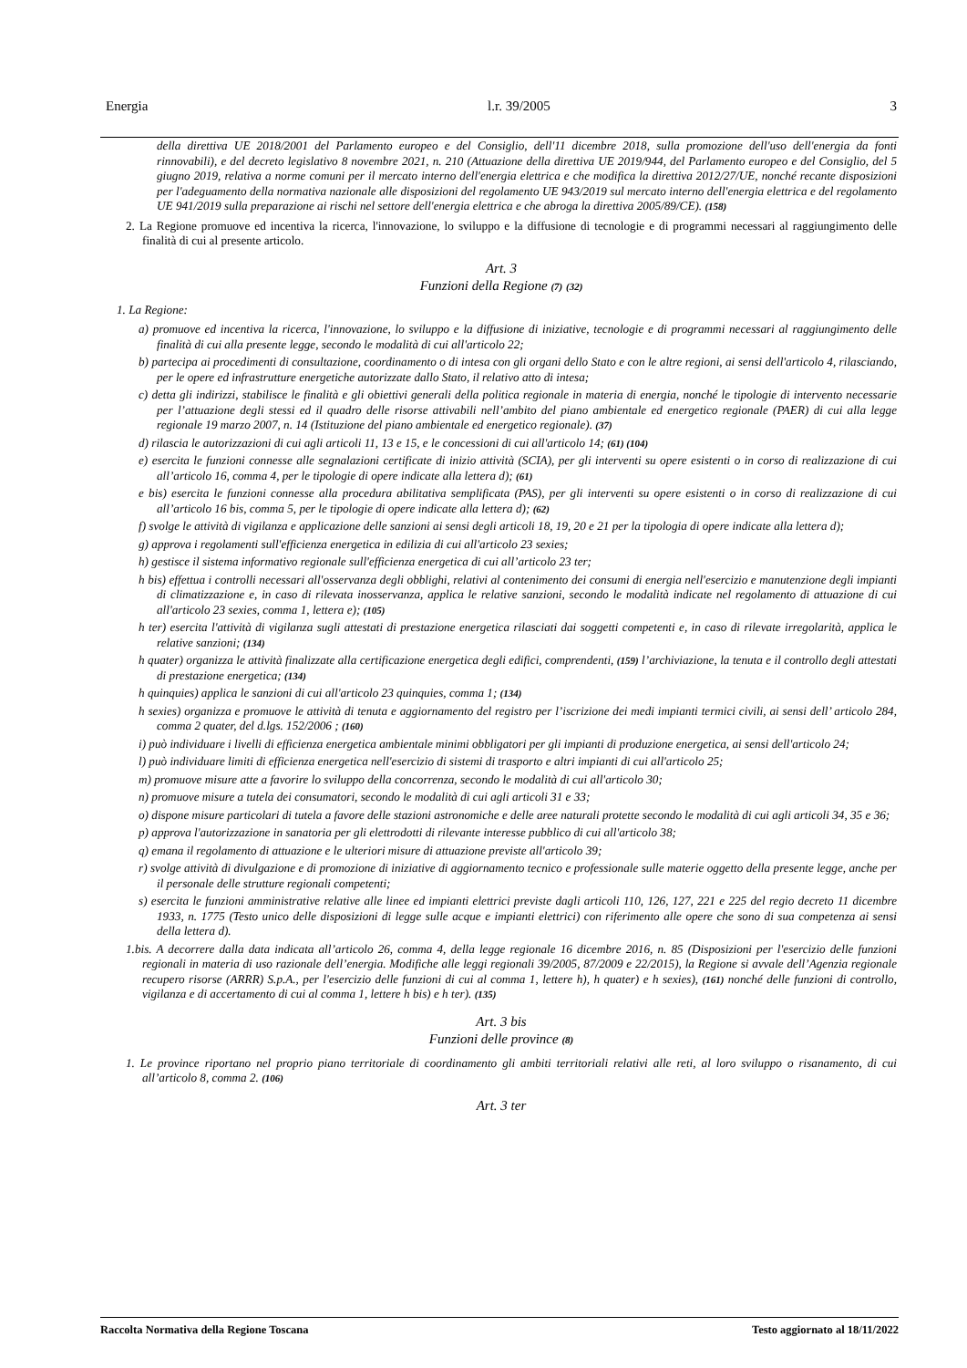Energia l.r. 39/2005 3
della direttiva UE 2018/2001 del Parlamento europeo e del Consiglio, dell'11 dicembre 2018, sulla promozione dell'uso dell'energia da fonti rinnovabili), e del decreto legislativo 8 novembre 2021, n. 210 (Attuazione della direttiva UE 2019/944, del Parlamento europeo e del Consiglio, del 5 giugno 2019, relativa a norme comuni per il mercato interno dell'energia elettrica e che modifica la direttiva 2012/27/UE, nonché recante disposizioni per l'adeguamento della normativa nazionale alle disposizioni del regolamento UE 943/2019 sul mercato interno dell'energia elettrica e del regolamento UE 941/2019 sulla preparazione ai rischi nel settore dell'energia elettrica e che abroga la direttiva 2005/89/CE). (158)
2. La Regione promuove ed incentiva la ricerca, l'innovazione, lo sviluppo e la diffusione di tecnologie e di programmi necessari al raggiungimento delle finalità di cui al presente articolo.
Art. 3
Funzioni della Regione (7) (32)
1. La Regione:
a) promuove ed incentiva la ricerca, l'innovazione, lo sviluppo e la diffusione di iniziative, tecnologie e di programmi necessari al raggiungimento delle finalità di cui alla presente legge, secondo le modalità di cui all'articolo 22;
b) partecipa ai procedimenti di consultazione, coordinamento o di intesa con gli organi dello Stato e con le altre regioni, ai sensi dell'articolo 4, rilasciando, per le opere ed infrastrutture energetiche autorizzate dallo Stato, il relativo atto di intesa;
c) detta gli indirizzi, stabilisce le finalità e gli obiettivi generali della politica regionale in materia di energia, nonché le tipologie di intervento necessarie per l’attuazione degli stessi ed il quadro delle risorse attivabili nell’ambito del piano ambientale ed energetico regionale (PAER) di cui alla legge regionale 19 marzo 2007, n. 14 (Istituzione del piano ambientale ed energetico regionale). (37)
d) rilascia le autorizzazioni di cui agli articoli 11, 13 e 15, e le concessioni di cui all'articolo 14; (61) (104)
e) esercita le funzioni connesse alle segnalazioni certificate di inizio attività (SCIA), per gli interventi su opere esistenti o in corso di realizzazione di cui all’articolo 16, comma 4, per le tipologie di opere indicate alla lettera d); (61)
e bis) esercita le funzioni connesse alla procedura abilitativa semplificata (PAS), per gli interventi su opere esistenti o in corso di realizzazione di cui all’articolo 16 bis, comma 5, per le tipologie di opere indicate alla lettera d); (62)
f) svolge le attività di vigilanza e applicazione delle sanzioni ai sensi degli articoli 18, 19, 20 e 21 per la tipologia di opere indicate alla lettera d);
g) approva i regolamenti sull'efficienza energetica in edilizia di cui all'articolo 23 sexies;
h) gestisce il sistema informativo regionale sull'efficienza energetica di cui all’articolo 23 ter;
h bis) effettua i controlli necessari all'osservanza degli obblighi, relativi al contenimento dei consumi di energia nell'esercizio e manutenzione degli impianti di climatizzazione e, in caso di rilevata inosservanza, applica le relative sanzioni, secondo le modalità indicate nel regolamento di attuazione di cui all'articolo 23 sexies, comma 1, lettera e); (105)
h ter) esercita l'attività di vigilanza sugli attestati di prestazione energetica rilasciati dai soggetti competenti e, in caso di rilevate irregolarità, applica le relative sanzioni; (134)
h quater) organizza le attività finalizzate alla certificazione energetica degli edifici, comprendenti, (159) l’archiviazione, la tenuta e il controllo degli attestati di prestazione energetica; (134)
h quinquies) applica le sanzioni di cui all'articolo 23 quinquies, comma 1; (134)
h sexies) organizza e promuove le attività di tenuta e aggiornamento del registro per l’iscrizione dei medi impianti termici civili, ai sensi dell’ articolo 284, comma 2 quater, del d.lgs. 152/2006 ; (160)
i) può individuare i livelli di efficienza energetica ambientale minimi obbligatori per gli impianti di produzione energetica, ai sensi dell'articolo 24;
l) può individuare limiti di efficienza energetica nell'esercizio di sistemi di trasporto e altri impianti di cui all'articolo 25;
m) promuove misure atte a favorire lo sviluppo della concorrenza, secondo le modalità di cui all'articolo 30;
n) promuove misure a tutela dei consumatori, secondo le modalità di cui agli articoli 31 e 33;
o) dispone misure particolari di tutela a favore delle stazioni astronomiche e delle aree naturali protette secondo le modalità di cui agli articoli 34, 35 e 36;
p) approva l'autorizzazione in sanatoria per gli elettrodotti di rilevante interesse pubblico di cui all'articolo 38;
q) emana il regolamento di attuazione e le ulteriori misure di attuazione previste all'articolo 39;
r) svolge attività di divulgazione e di promozione di iniziative di aggiornamento tecnico e professionale sulle materie oggetto della presente legge, anche per il personale delle strutture regionali competenti;
s) esercita le funzioni amministrative relative alle linee ed impianti elettrici previste dagli articoli 110, 126, 127, 221 e 225 del regio decreto 11 dicembre 1933, n. 1775 (Testo unico delle disposizioni di legge sulle acque e impianti elettrici) con riferimento alle opere che sono di sua competenza ai sensi della lettera d).
1.bis. A decorrere dalla data indicata all’articolo 26, comma 4, della legge regionale 16 dicembre 2016, n. 85 (Disposizioni per l'esercizio delle funzioni regionali in materia di uso razionale dell’energia. Modifiche alle leggi regionali 39/2005, 87/2009 e 22/2015), la Regione si avvale dell’Agenzia regionale recupero risorse (ARRR) S.p.A., per l'esercizio delle funzioni di cui al comma 1, lettere h), h quater) e h sexies), (161) nonché delle funzioni di controllo, vigilanza e di accertamento di cui al comma 1, lettere h bis) e h ter). (135)
Art. 3 bis
Funzioni delle province (8)
1. Le province riportano nel proprio piano territoriale di coordinamento gli ambiti territoriali relativi alle reti, al loro sviluppo o risanamento, di cui all’articolo 8, comma 2. (106)
Art. 3 ter
Raccolta Normativa della Regione Toscana Testo aggiornato al 18/11/2022